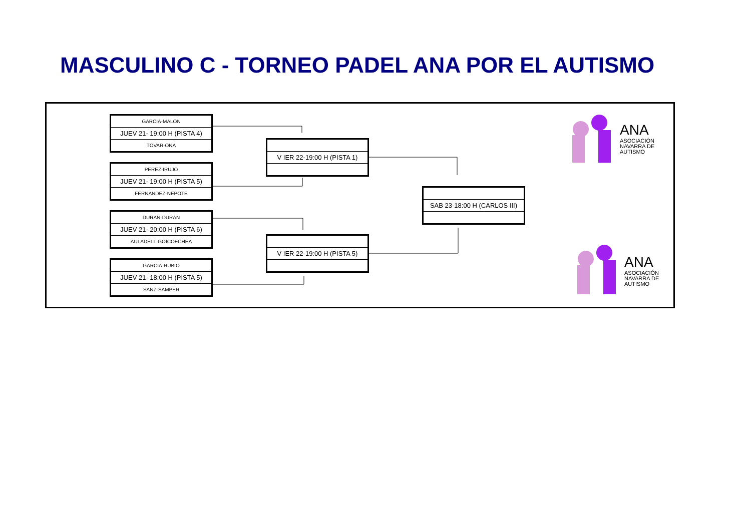MASCULINO C - TORNEO PADEL ANA POR EL AUTISMO
GARCIA-MALON
JUEV 21- 19:00 H (PISTA 4)
TOVAR-ONA
PEREZ-IRUJO
JUEV 21- 19:00 H (PISTA 5)
FERNANDEZ-NEPOTE
DURAN-DURAN
JUEV 21- 20:00 H (PISTA 6)
AULADELL-GOICOECHEA
GARCIA-RUBIO
JUEV 21- 18:00 H (PISTA 5)
SANZ-SAMPER
V IER 22-19:00 H (PISTA 1)
V IER 22-19:00 H (PISTA 5)
SAB 23-18:00 H (CARLOS III)
ANA
ASOCIACIÓN
NAVARRA DE
AUTISMO
ANA
ASOCIACIÓN
NAVARRA DE
AUTISMO